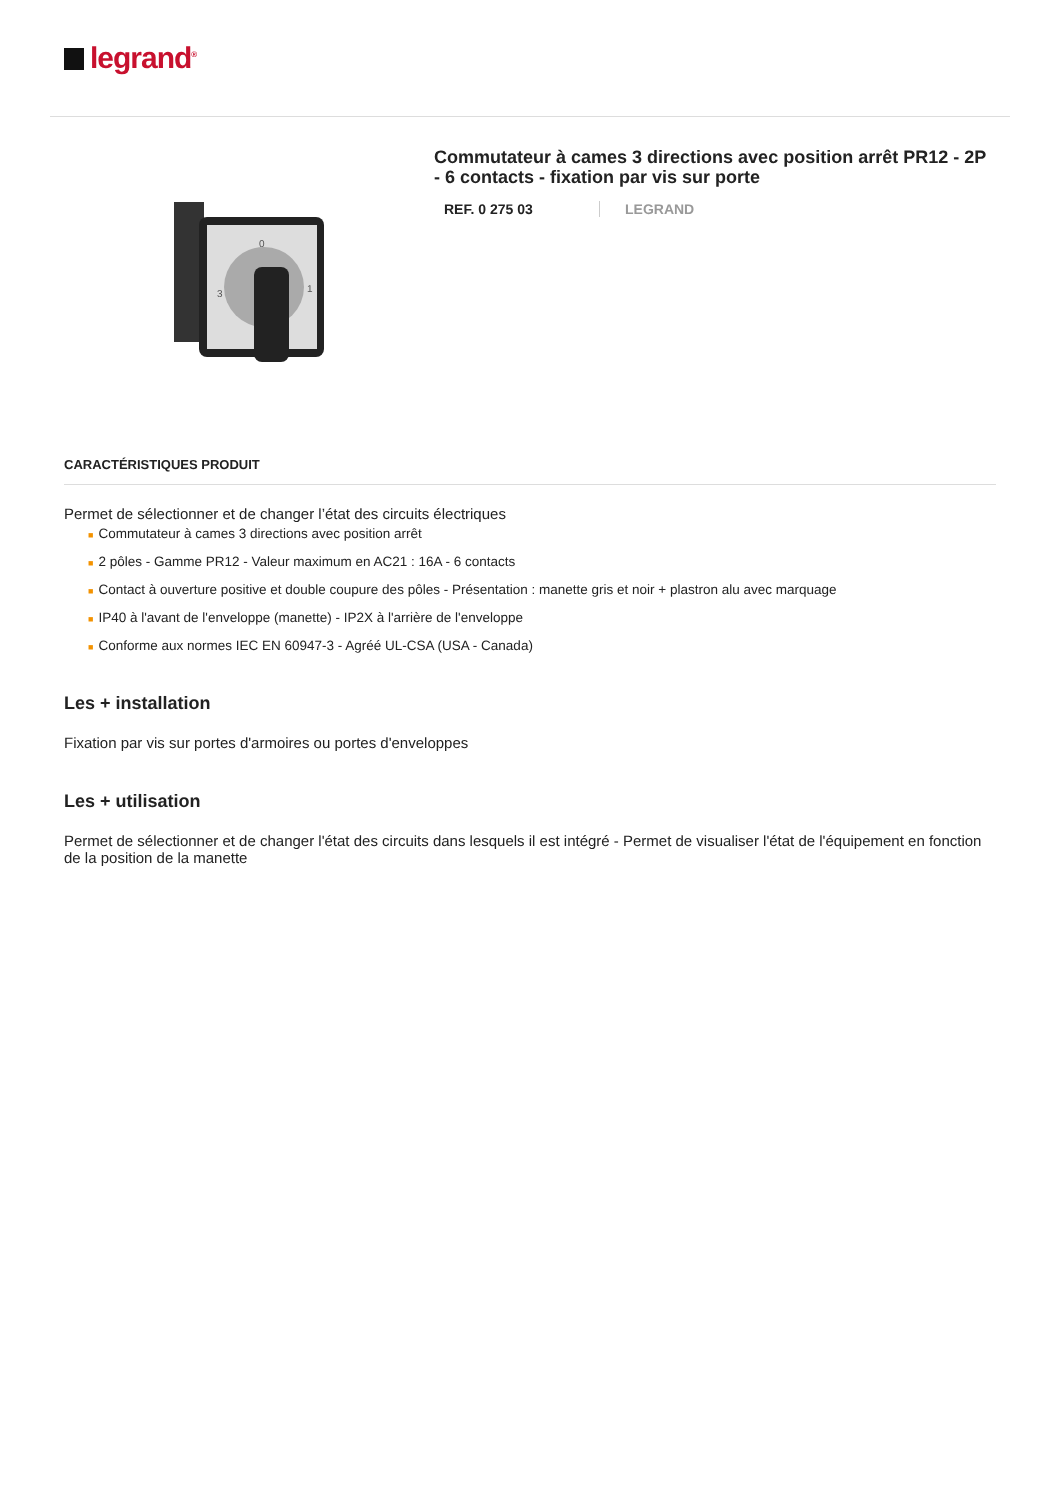legrand<sup>®</sup>
0
3
1
Commutateur à cames 3 directions avec position arrêt PR12 - 2P - 6 contacts - fixation par vis sur porte
REF. 0 275 03 LEGRAND
CARACTÉRISTIQUES PRODUIT
Permet de sélectionner et de changer l’état des circuits électriques
■ Commutateur à cames 3 directions avec position arrêt
■ 2 pôles - Gamme PR12 - Valeur maximum en AC21 : 16A - 6 contacts
■ Contact à ouverture positive et double coupure des pôles - Présentation : manette gris et noir + plastron alu avec marquage
■ IP40 à l'avant de l'enveloppe (manette) - IP2X à l'arrière de l'enveloppe
■ Conforme aux normes IEC EN 60947-3 - Agréé UL-CSA (USA - Canada)
Les + installation
Fixation par vis sur portes d'armoires ou portes d'enveloppes
Les + utilisation
Permet de sélectionner et de changer l'état des circuits dans lesquels il est intégré - Permet de visualiser l'état de l'équipement en fonction de la position de la manette